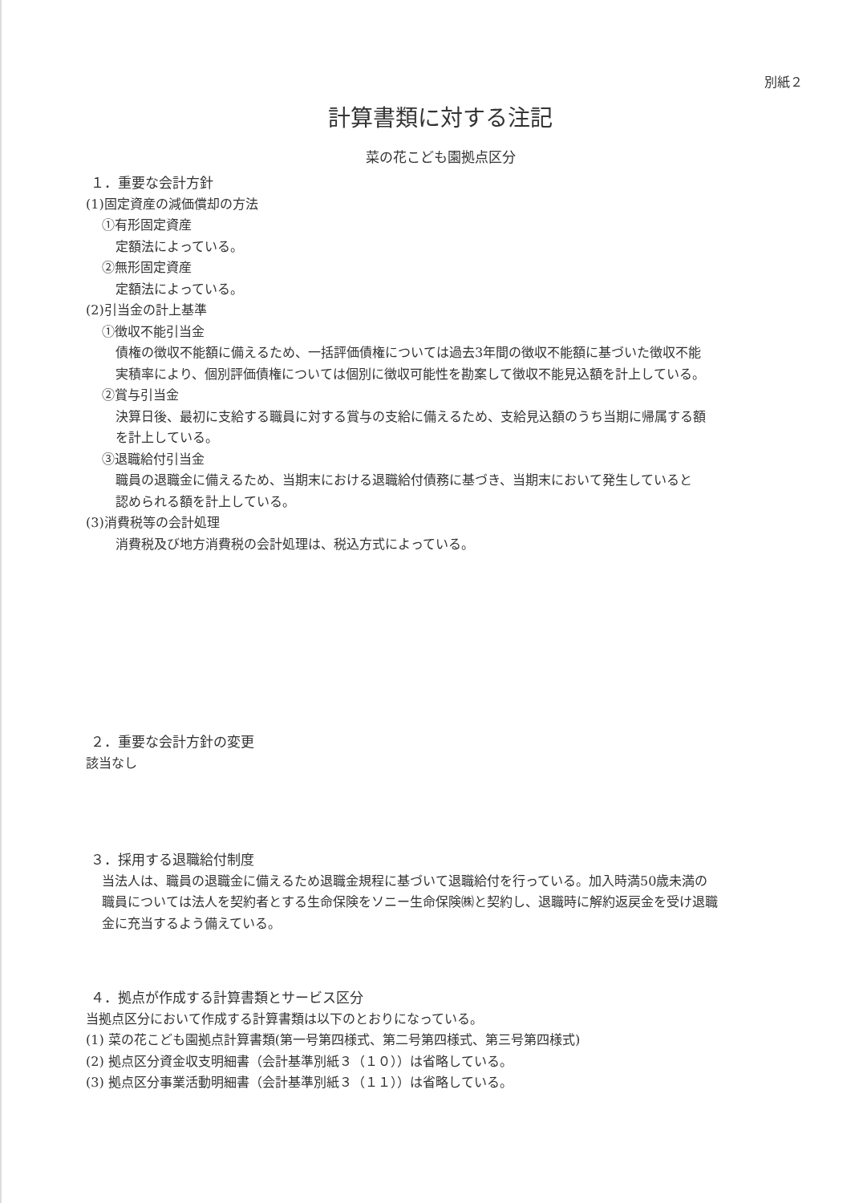別紙２
計算書類に対する注記
菜の花こども園拠点区分
１．重要な会計方針
(1)固定資産の減価償却の方法
①有形固定資産
定額法によっている。
②無形固定資産
定額法によっている。
(2)引当金の計上基準
①徴収不能引当金
債権の徴収不能額に備えるため、一括評価債権については過去3年間の徴収不能額に基づいた徴収不能
実積率により、個別評価債権については個別に徴収可能性を勘案して徴収不能見込額を計上している。
②賞与引当金
決算日後、最初に支給する職員に対する賞与の支給に備えるため、支給見込額のうち当期に帰属する額
を計上している。
③退職給付引当金
職員の退職金に備えるため、当期末における退職給付債務に基づき、当期末において発生していると
認められる額を計上している。
(3)消費税等の会計処理
消費税及び地方消費税の会計処理は、税込方式によっている。
２．重要な会計方針の変更
該当なし
３．採用する退職給付制度
当法人は、職員の退職金に備えるため退職金規程に基づいて退職給付を行っている。加入時満50歳未満の
職員については法人を契約者とする生命保険をソニー生命保険㈱と契約し、退職時に解約返戻金を受け退職
金に充当するよう備えている。
４．拠点が作成する計算書類とサービス区分
当拠点区分において作成する計算書類は以下のとおりになっている。
(1) 菜の花こども園拠点計算書類(第一号第四様式、第二号第四様式、第三号第四様式)
(2) 拠点区分資金収支明細書（会計基準別紙３（１０））は省略している。
(3) 拠点区分事業活動明細書（会計基準別紙３（１１））は省略している。